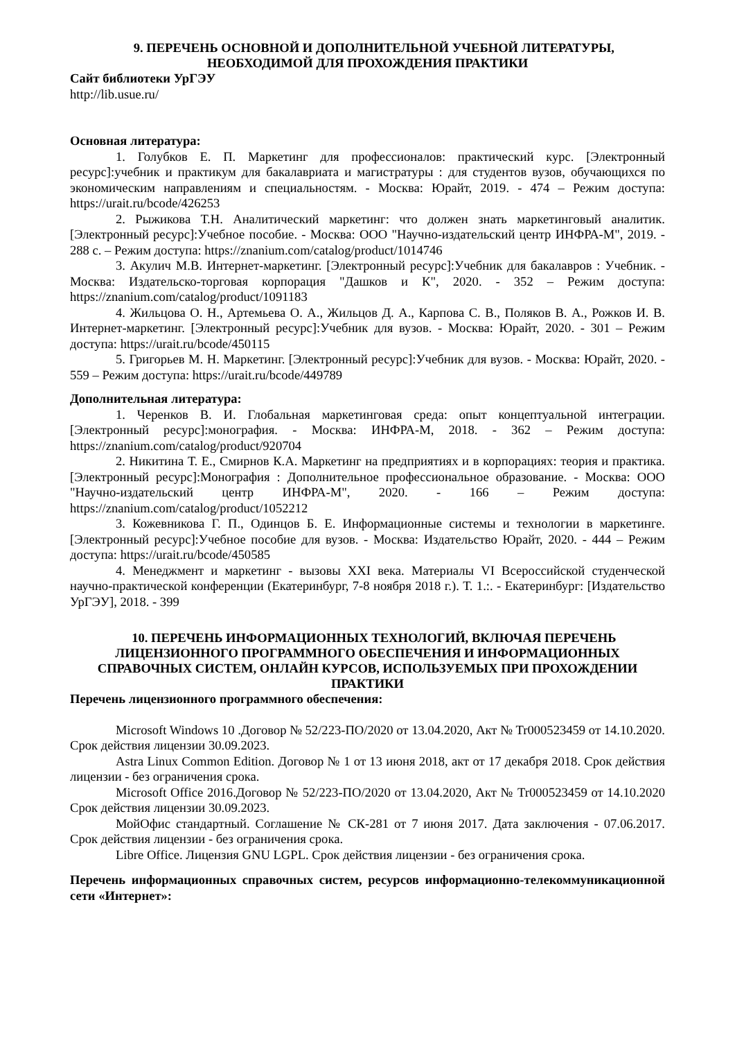9. ПЕРЕЧЕНЬ ОСНОВНОЙ И ДОПОЛНИТЕЛЬНОЙ УЧЕБНОЙ ЛИТЕРАТУРЫ,
НЕОБХОДИМОЙ ДЛЯ ПРОХОЖДЕНИЯ ПРАКТИКИ
Сайт библиотеки УрГЭУ
http://lib.usue.ru/
Основная литература:
1. Голубков Е. П. Маркетинг для профессионалов: практический курс. [Электронный ресурс]:учебник и практикум для бакалавриата и магистратуры : для студентов вузов, обучающихся по экономическим направлениям и специальностям. - Москва: Юрайт, 2019. - 474 – Режим доступа: https://urait.ru/bcode/426253
2. Рыжикова Т.Н. Аналитический маркетинг: что должен знать маркетинговый аналитик. [Электронный ресурс]:Учебное пособие. - Москва: ООО "Научно-издательский центр ИНФРА-М", 2019. - 288 с. – Режим доступа: https://znanium.com/catalog/product/1014746
3. Акулич М.В. Интернет-маркетинг. [Электронный ресурс]:Учебник для бакалавров : Учебник. - Москва: Издательско-торговая корпорация "Дашков и К", 2020. - 352 – Режим доступа: https://znanium.com/catalog/product/1091183
4. Жильцова О. Н., Артемьева О. А., Жильцов Д. А., Карпова С. В., Поляков В. А., Рожков И. В. Интернет-маркетинг. [Электронный ресурс]:Учебник для вузов. - Москва: Юрайт, 2020. - 301 – Режим доступа: https://urait.ru/bcode/450115
5. Григорьев М. Н. Маркетинг. [Электронный ресурс]:Учебник для вузов. - Москва: Юрайт, 2020. - 559 – Режим доступа: https://urait.ru/bcode/449789
Дополнительная литература:
1. Черенков В. И. Глобальная маркетинговая среда: опыт концептуальной интеграции. [Электронный ресурс]:монография. - Москва: ИНФРА-М, 2018. - 362 – Режим доступа: https://znanium.com/catalog/product/920704
2. Никитина Т. Е., Смирнов К.А. Маркетинг на предприятиях и в корпорациях: теория и практика. [Электронный ресурс]:Монография : Дополнительное профессиональное образование. - Москва: ООО "Научно-издательский центр ИНФРА-М", 2020. - 166 – Режим доступа: https://znanium.com/catalog/product/1052212
3. Кожевникова Г. П., Одинцов Б. Е. Информационные системы и технологии в маркетинге. [Электронный ресурс]:Учебное пособие для вузов. - Москва: Издательство Юрайт, 2020. - 444 – Режим доступа: https://urait.ru/bcode/450585
4. Менеджмент и маркетинг - вызовы XXI века. Материалы VI Всероссийской студенческой научно-практической конференции (Екатеринбург, 7-8 ноября 2018 г.). Т. 1.:. - Екатеринбург: [Издательство УрГЭУ], 2018. - 399
10. ПЕРЕЧЕНЬ ИНФОРМАЦИОННЫХ ТЕХНОЛОГИЙ, ВКЛЮЧАЯ ПЕРЕЧЕНЬ ЛИЦЕНЗИОННОГО ПРОГРАММНОГО ОБЕСПЕЧЕНИЯ И ИНФОРМАЦИОННЫХ СПРАВОЧНЫХ СИСТЕМ, ОНЛАЙН КУРСОВ, ИСПОЛЬЗУЕМЫХ ПРИ ПРОХОЖДЕНИИ ПРАКТИКИ
Перечень лицензионного программного обеспечения:
Microsoft Windows 10 .Договор № 52/223-ПО/2020 от 13.04.2020, Акт № Tr000523459 от 14.10.2020. Срок действия лицензии 30.09.2023.
Astra Linux Common Edition. Договор № 1 от 13 июня 2018, акт от 17 декабря 2018. Срок действия лицензии - без ограничения срока.
Microsoft Office 2016.Договор № 52/223-ПО/2020 от 13.04.2020, Акт № Tr000523459 от 14.10.2020 Срок действия лицензии 30.09.2023.
МойОфис стандартный. Соглашение № СК-281 от 7 июня 2017. Дата заключения - 07.06.2017. Срок действия лицензии - без ограничения срока.
Libre Office. Лицензия GNU LGPL. Срок действия лицензии - без ограничения срока.
Перечень информационных справочных систем, ресурсов информационно-телекоммуникационной сети «Интернет»: